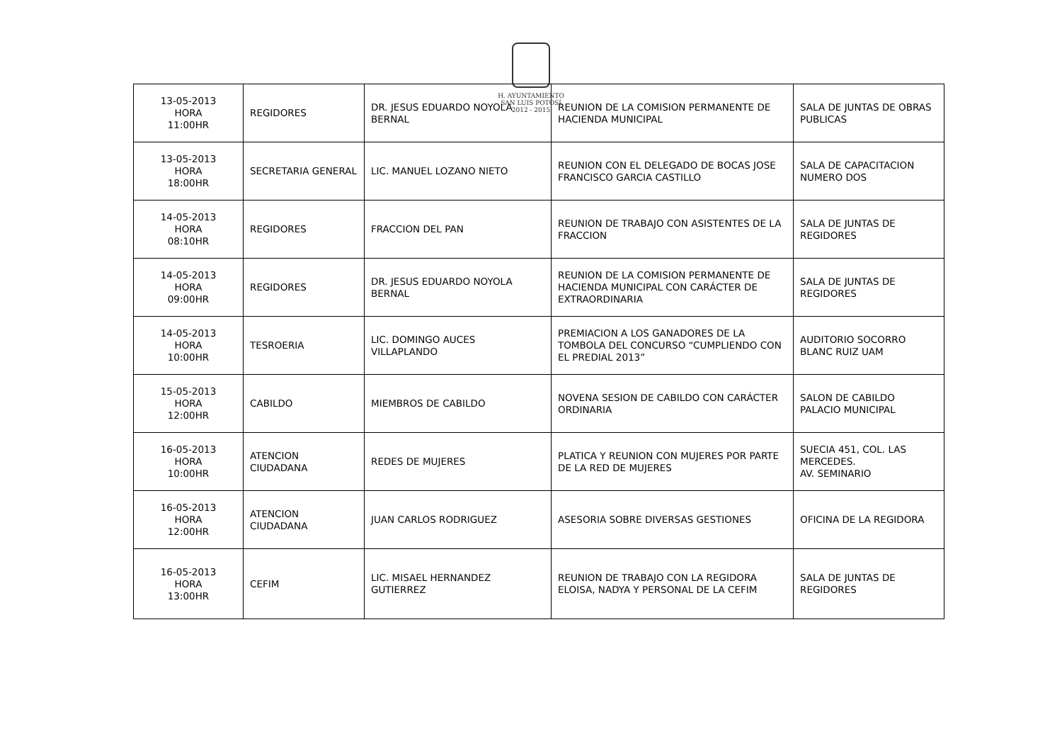H. AYUNTAMIENTO
SAN LUIS POTOSÍ
2012 - 2015
| 13-05-2013 HORA 11:00HR | REGIDORES | DR. JESUS EDUARDO NOYOLA BERNAL | REUNION DE LA COMISION PERMANENTE DE HACIENDA MUNICIPAL | SALA DE JUNTAS DE OBRAS PUBLICAS |
| 13-05-2013 HORA 18:00HR | SECRETARIA GENERAL | LIC. MANUEL LOZANO NIETO | REUNION CON EL DELEGADO DE BOCAS JOSE FRANCISCO GARCIA CASTILLO | SALA DE CAPACITACION NUMERO DOS |
| 14-05-2013 HORA 08:10HR | REGIDORES | FRACCION DEL PAN | REUNION DE TRABAJO CON ASISTENTES DE LA FRACCION | SALA DE JUNTAS DE REGIDORES |
| 14-05-2013 HORA 09:00HR | REGIDORES | DR. JESUS EDUARDO NOYOLA BERNAL | REUNION DE LA COMISION PERMANENTE DE HACIENDA MUNICIPAL CON CARÁCTER DE EXTRAORDINARIA | SALA DE JUNTAS DE REGIDORES |
| 14-05-2013 HORA 10:00HR | TESROERIA | LIC. DOMINGO AUCES VILLAPLANDO | PREMIACION A LOS GANADORES DE LA TOMBOLA DEL CONCURSO “CUMPLIENDO CON EL PREDIAL 2013” | AUDITORIO SOCORRO BLANC RUIZ UAM |
| 15-05-2013 HORA 12:00HR | CABILDO | MIEMBROS DE CABILDO | NOVENA SESION DE CABILDO CON CARÁCTER ORDINARIA | SALON DE CABILDO PALACIO MUNICIPAL |
| 16-05-2013 HORA 10:00HR | ATENCION CIUDADANA | REDES DE MUJERES | PLATICA Y REUNION CON MUJERES POR PARTE DE LA RED DE MUJERES | SUECIA 451, COL. LAS MERCEDES. AV. SEMINARIO |
| 16-05-2013 HORA 12:00HR | ATENCION CIUDADANA | JUAN CARLOS RODRIGUEZ | ASESORIA SOBRE DIVERSAS GESTIONES | OFICINA DE LA REGIDORA |
| 16-05-2013 HORA 13:00HR | CEFIM | LIC. MISAEL HERNANDEZ GUTIERREZ | REUNION DE TRABAJO CON LA REGIDORA ELOISA, NADYA Y PERSONAL DE LA CEFIM | SALA DE JUNTAS DE REGIDORES |